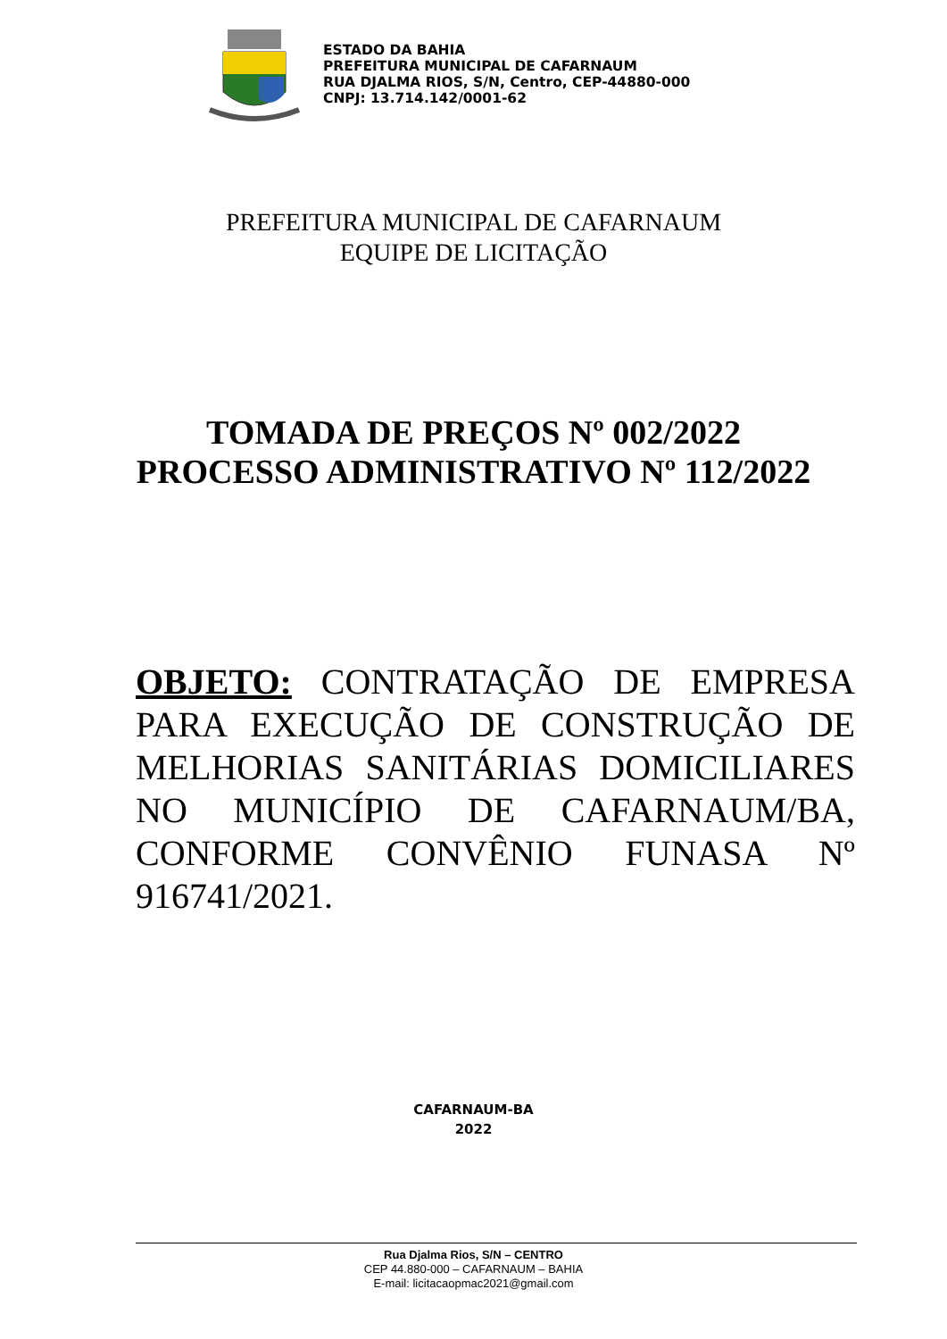ESTADO DA BAHIA
PREFEITURA MUNICIPAL DE CAFARNAUM
RUA DJALMA RIOS, S/N, Centro, CEP-44880-000
CNPJ: 13.714.142/0001-62
PREFEITURA MUNICIPAL DE CAFARNAUM
EQUIPE DE LICITAÇÃO
TOMADA DE PREÇOS Nº 002/2022
PROCESSO ADMINISTRATIVO Nº 112/2022
OBJETO: CONTRATAÇÃO DE EMPRESA PARA EXECUÇÃO DE CONSTRUÇÃO DE MELHORIAS SANITÁRIAS DOMICILIARES NO MUNICÍPIO DE CAFARNAUM/BA, CONFORME CONVÊNIO FUNASA Nº 916741/2021.
CAFARNAUM-BA
2022
Rua Djalma Rios, S/N – CENTRO
CEP 44.880-000 – CAFARNAUM – BAHIA
E-mail: licitacaopmac2021@gmail.com